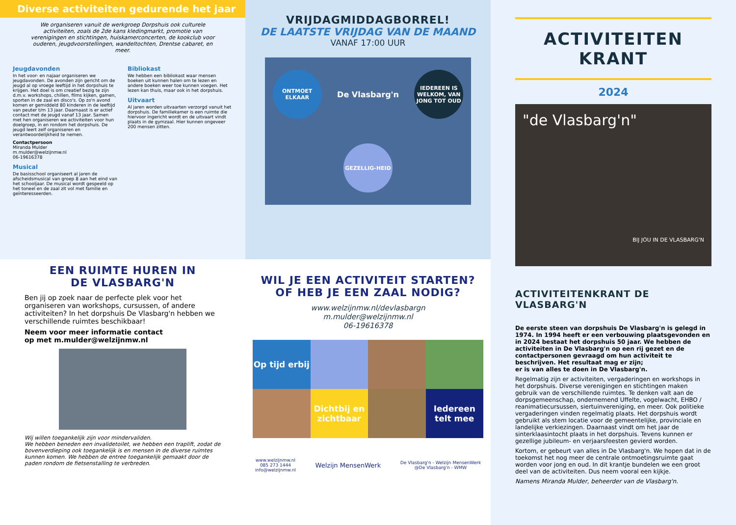Diverse activiteiten gedurende het jaar
We organiseren vanuit de werkgroep Dorpshuis ook culturele activiteiten, zoals de 2de kans kledingmarkt, promotie van verenigingen en stichtingen, huiskamerconcerten, de kookclub voor ouderen, jeugdvoorstellingen, wandeltochten, Drentse cabaret, en meer.
Jeugdavonden
In het voor- en najaar organiseren we jeugdavonden. De avonden zijn gericht om de jeugd al op vroege leeftijd in het dorpshuis te krijgen. Het doel is om creatief bezig te zijn d.m.v. workshops, chillen, films kijken, gamen, sporten in de zaal en disco's. Op zo'n avond komen er gemiddeld 80 kinderen in de leeftijd van peuter t/m 13 jaar. Daarnaast is er actief contact met de jeugd vanaf 13 jaar. Samen met hen organiseren we activiteiten voor hun doelgroep, in en rondom het dorpshuis. De jeugd leert zelf organiseren en verantwoordelijkheid te nemen.
Contactpersoon
Miranda Mulder
m.mulder@welzijnmw.nl
06-19616378
Musical
De basisschool organiseert al jaren de afscheidsmusical van groep 8 aan het eind van het schooljaar. De musical wordt gespeeld op het toneel en de zaal zit vol met familie en geïnteresseerden.
Bibliokast
We hebben een bibliokast waar mensen boeken uit kunnen halen om te lezen en andere boeken weer toe kunnen voegen. Het lezen kan thuis, maar ook in het dorpshuis.
Uitvaart
Al jaren worden uitvaarten verzorgd vanuit het dorpshuis. De familiekamer is een ruimte die hiervoor ingericht wordt en de uitvaart vindt plaats in de gymzaal. Hier kunnen ongeveer 200 mensen zitten.
EEN RUIMTE HUREN IN
DE VLASBARG'N
Ben jij op zoek naar de perfecte plek voor het organiseren van workshops, cursussen, of andere activiteiten? In het dorpshuis De Vlasbarg'n hebben we verschillende ruimtes beschikbaar!
Neem voor meer informatie contact
op met m.mulder@welzijnmw.nl
Wij willen toegankelijk zijn voor mindervaliden.
We hebben beneden een invalidetoilet, we hebben een traplift, zodat de bovenverdieping ook toegankelijk is en mensen in de diverse ruimtes kunnen komen. We hebben de entree toegankelijk gemaakt door de paden rondom de fietsenstalling te verbreden.
VRIJDAGMIDDAGBORREL!
DE LAATSTE VRIJDAG VAN DE MAAND
VANAF 17:00 UUR
ONTMOET ELKAAR
De Vlasbarg'n
IEDEREEN IS WELKOM, VAN JONG TOT OUD
GEZELLIG-HEID
WIL JE EEN ACTIVITEIT STARTEN?
OF HEB JE EEN ZAAL NODIG?
www.welzijnmw.nl/devlasbargn
m.mulder@welzijnmw.nl
06-19616378
Op tijd erbij
Dichtbij en zichtbaar
Iedereen telt mee
www.welzijnmw.nl
085 273 1444
info@welzijnmw.nl
Welzijn MensenWerk
De Vlasbarg'n - Welzijn MensenWerk
@De Vlasbarg'n - WMW
ACTIVITEITEN KRANT
2024
"de Vlasbarg'n"
BIJ JOU IN DE VLASBARG'N
ACTIVITEITENKRANT DE VLASBARG'N
De eerste steen van dorpshuis De Vlasbarg'n is gelegd in 1974. In 1994 heeft er een verbouwing plaatsgevonden en in 2024 bestaat het dorpshuis 50 jaar. We hebben de activiteiten in De Vlasbarg'n op een rij gezet en de contactpersonen gevraagd om hun activiteit te beschrijven. Het resultaat mag er zijn;
er is van alles te doen in De Vlasbarg'n.
Regelmatig zijn er activiteiten, vergaderingen en workshops in het dorpshuis. Diverse verenigingen en stichtingen maken gebruik van de verschillende ruimtes. Te denken valt aan de dorpsgemeenschap, ondernemend Uffelte, vogelwacht, EHBO / reanimatiecursussen, siertuinvereniging, en meer. Ook politieke vergaderingen vinden regelmatig plaats. Het dorpshuis wordt gebruikt als stem locatie voor de gemeentelijke, provinciale en landelijke verkiezingen. Daarnaast vindt om het jaar de sinterklaasintocht plaats in het dorpshuis. Tevens kunnen er gezellige jubileum- en verjaarsfeesten gevierd worden.
Kortom, er gebeurt van alles in De Vlasbarg'n. We hopen dat in de toekomst het nog meer de centrale ontmoetingsruimte gaat worden voor jong en oud. In dit krantje bundelen we een groot deel van de activiteiten. Dus neem vooral een kijkje.
Namens Miranda Mulder, beheerder van de Vlasbarg'n.